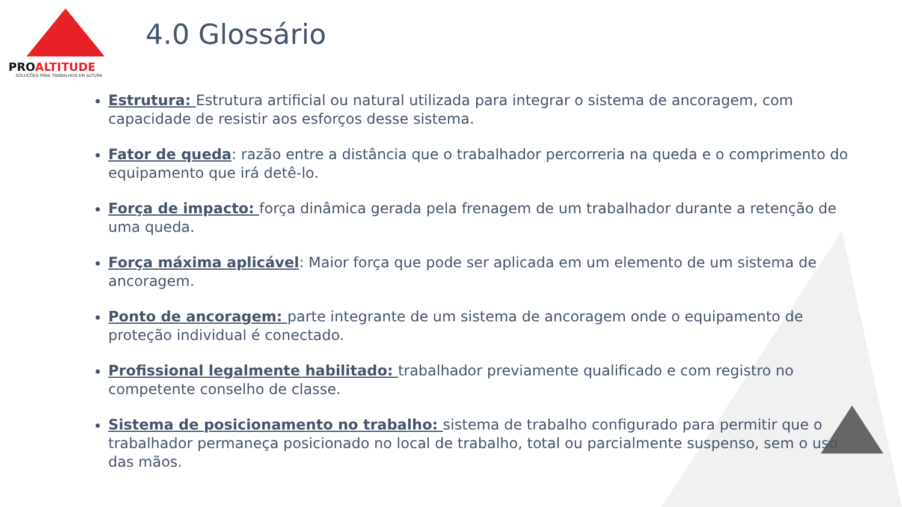PROALTITUDE
SOLUÇÕES PARA TRABALHOS EM ALTURA
4.0 Glossário
Estrutura: Estrutura artificial ou natural utilizada para integrar o sistema de ancoragem, com capacidade de resistir aos esforços desse sistema.
Fator de queda: razão entre a distância que o trabalhador percorreria na queda e o comprimento do equipamento que irá detê-lo.
Força de impacto: força dinâmica gerada pela frenagem de um trabalhador durante a retenção de uma queda.
Força máxima aplicável: Maior força que pode ser aplicada em um elemento de um sistema de ancoragem.
Ponto de ancoragem: parte integrante de um sistema de ancoragem onde o equipamento de proteção individual é conectado.
Profissional legalmente habilitado: trabalhador previamente qualificado e com registro no competente conselho de classe.
Sistema de posicionamento no trabalho: sistema de trabalho configurado para permitir que o trabalhador permaneça posicionado no local de trabalho, total ou parcialmente suspenso, sem o uso das mãos.